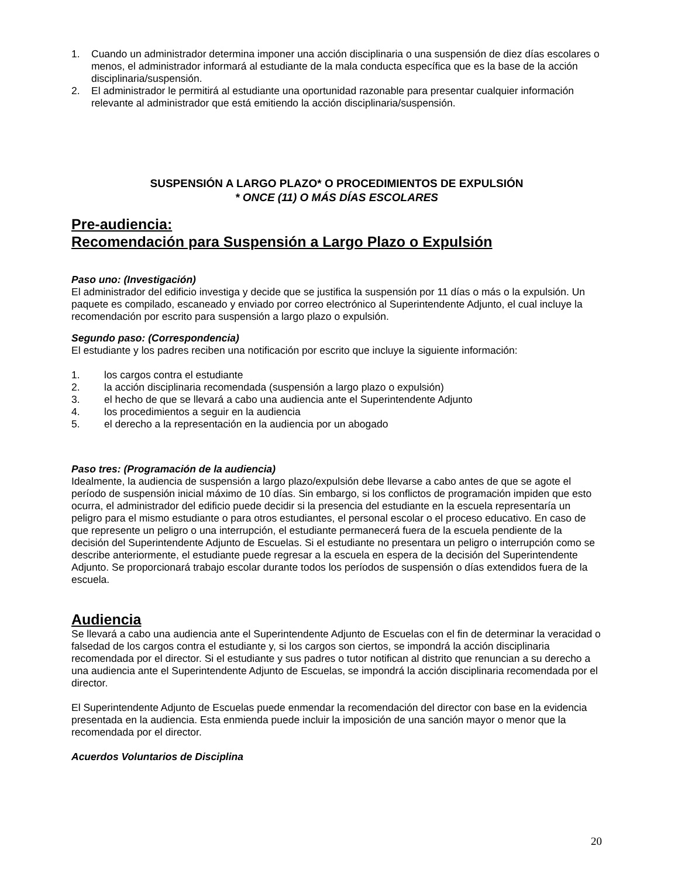1. Cuando un administrador determina imponer una acción disciplinaria o una suspensión de diez días escolares o menos, el administrador informará al estudiante de la mala conducta específica que es la base de la acción disciplinaria/suspensión.
2. El administrador le permitirá al estudiante una oportunidad razonable para presentar cualquier información relevante al administrador que está emitiendo la acción disciplinaria/suspensión.
SUSPENSIÓN A LARGO PLAZO* O PROCEDIMIENTOS DE EXPULSIÓN
* ONCE (11) O MÁS DÍAS ESCOLARES
Pre-audiencia:
Recomendación para Suspensión a Largo Plazo o Expulsión
Paso uno: (Investigación)
El administrador del edificio investiga y decide que se justifica la suspensión por 11 días o más o la expulsión. Un paquete es compilado, escaneado y enviado por correo electrónico al Superintendente Adjunto, el cual incluye la recomendación por escrito para suspensión a largo plazo o expulsión.
Segundo paso: (Correspondencia)
El estudiante y los padres reciben una notificación por escrito que incluye la siguiente información:
1. los cargos contra el estudiante
2. la acción disciplinaria recomendada (suspensión a largo plazo o expulsión)
3. el hecho de que se llevará a cabo una audiencia ante el Superintendente Adjunto
4. los procedimientos a seguir en la audiencia
5. el derecho a la representación en la audiencia por un abogado
Paso tres: (Programación de la audiencia)
Idealmente, la audiencia de suspensión a largo plazo/expulsión debe llevarse a cabo antes de que se agote el período de suspensión inicial máximo de 10 días. Sin embargo, si los conflictos de programación impiden que esto ocurra, el administrador del edificio puede decidir si la presencia del estudiante en la escuela representaría un peligro para el mismo estudiante o para otros estudiantes, el personal escolar o el proceso educativo. En caso de que represente un peligro o una interrupción, el estudiante permanecerá fuera de la escuela pendiente de la decisión del Superintendente Adjunto de Escuelas. Si el estudiante no presentara un peligro o interrupción como se describe anteriormente, el estudiante puede regresar a la escuela en espera de la decisión del Superintendente Adjunto. Se proporcionará trabajo escolar durante todos los períodos de suspensión o días extendidos fuera de la escuela.
Audiencia
Se llevará a cabo una audiencia ante el Superintendente Adjunto de Escuelas con el fin de determinar la veracidad o falsedad de los cargos contra el estudiante y, si los cargos son ciertos, se impondrá la acción disciplinaria recomendada por el director. Si el estudiante y sus padres o tutor notifican al distrito que renuncian a su derecho a una audiencia ante el Superintendente Adjunto de Escuelas, se impondrá la acción disciplinaria recomendada por el director.
El Superintendente Adjunto de Escuelas puede enmendar la recomendación del director con base en la evidencia presentada en la audiencia. Esta enmienda puede incluir la imposición de una sanción mayor o menor que la recomendada por el director.
Acuerdos Voluntarios de Disciplina
20